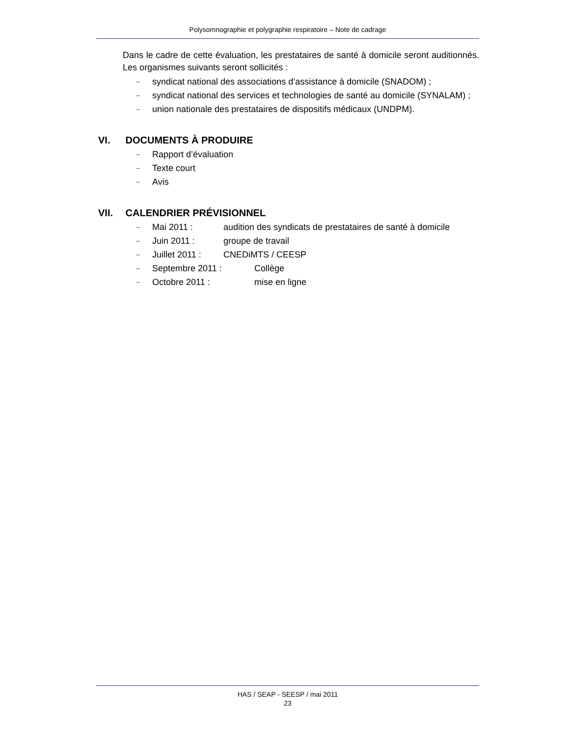Polysomnographie et polygraphie respiratoire – Note de cadrage
Dans le cadre de cette évaluation, les prestataires de santé à domicile seront auditionnés. Les organismes suivants seront sollicités :
– syndicat national des associations d’assistance à domicile (SNADOM) ;
– syndicat national des services et technologies de santé au domicile (SYNALAM) ;
– union nationale des prestataires de dispositifs médicaux (UNDPM).
VI. DOCUMENTS À PRODUIRE
– Rapport d’évaluation
– Texte court
– Avis
VII. CALENDRIER PRÉVISIONNEL
– Mai 2011 : audition des syndicats de prestataires de santé à domicile
– Juin 2011 : groupe de travail
– Juillet 2011 : CNEDiMTS / CEESP
– Septembre 2011 : Collège
– Octobre 2011 : mise en ligne
HAS / SEAP - SEESP / mai 2011
23